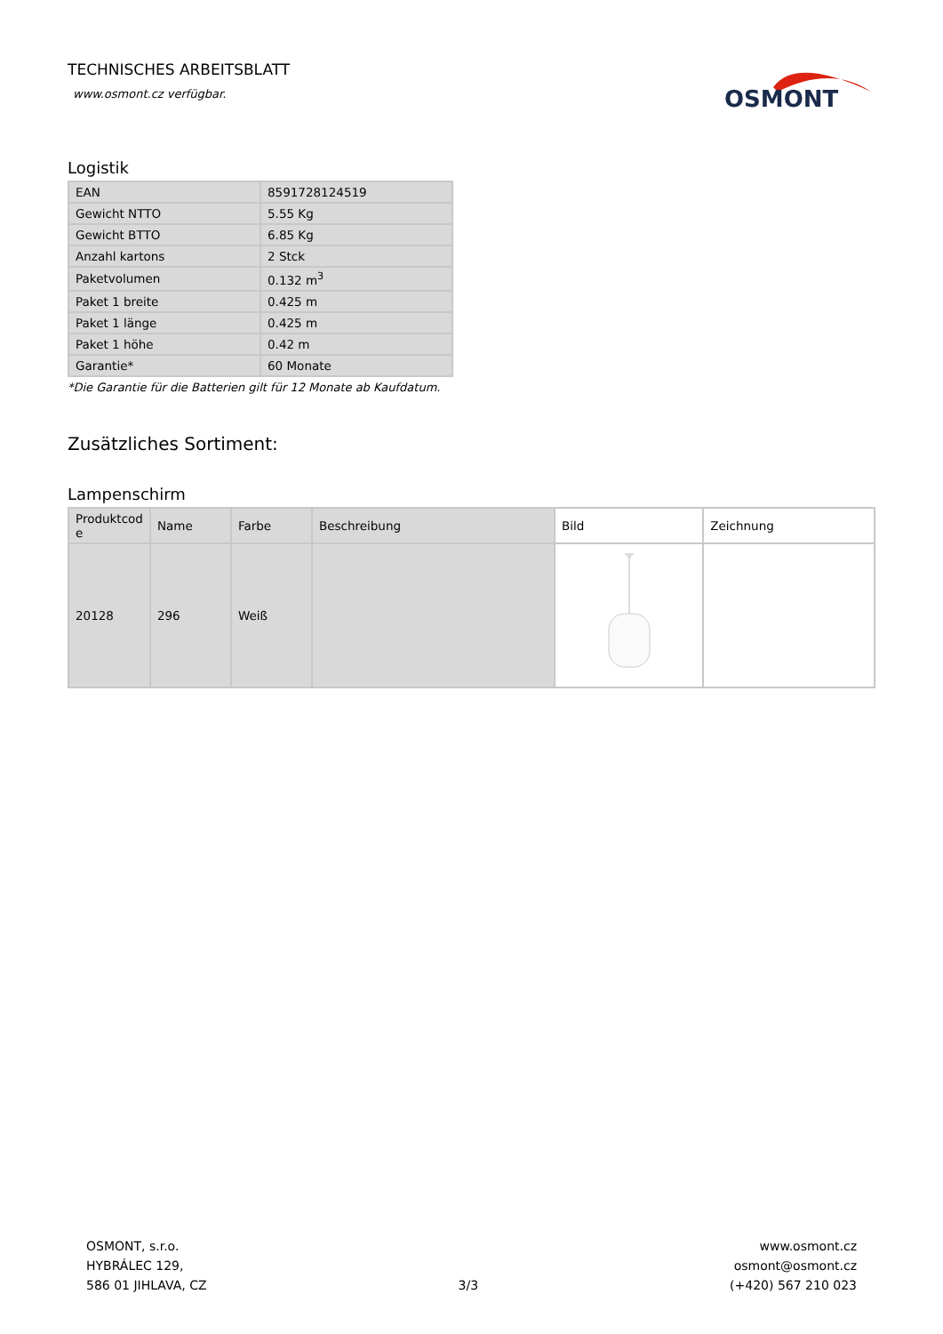TECHNISCHES ARBEITSBLATT
www.osmont.cz verfügbar.
OSMONT
Logistik
| EAN | 8591728124519 |
| Gewicht NTTO | 5.55 Kg |
| Gewicht BTTO | 6.85 Kg |
| Anzahl kartons | 2 Stck |
| Paketvolumen | 0.132 m<sup>3</sup> |
| Paket 1 breite | 0.425 m |
| Paket 1 länge | 0.425 m |
| Paket 1 höhe | 0.42 m |
| Garantie* | 60 Monate |
*Die Garantie für die Batterien gilt für 12 Monate ab Kaufdatum.
Zusätzliches Sortiment:
Lampenschirm
| Produktcod e | Name | Farbe | Beschreibung | Bild | Zeichnung |
| --- | --- | --- | --- | --- | --- |
| 20128 | 296 | Weiß | | | |
OSMONT, s.r.o.
HYBRÁLEC 129,
586 01 JIHLAVA, CZ
3/3
www.osmont.cz
osmont@osmont.cz
(+420) 567 210 023